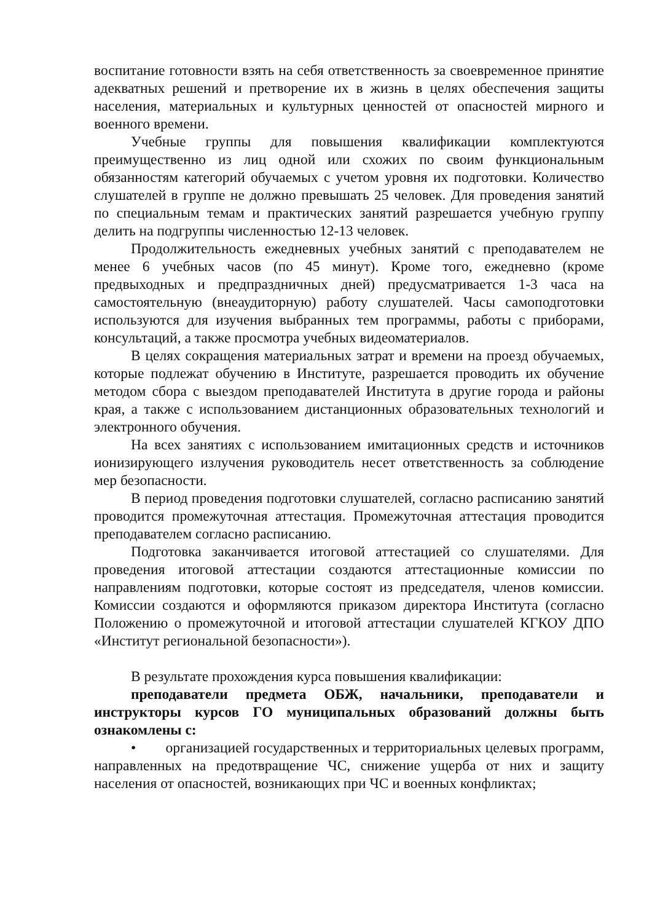воспитание готовности взять на себя ответственность за своевременное принятие адекватных решений и претворение их в жизнь в целях обеспечения защиты населения, материальных и культурных ценностей от опасностей мирного и военного времени.
Учебные группы для повышения квалификации комплектуются преимущественно из лиц одной или схожих по своим функциональным обязанностям категорий обучаемых с учетом уровня их подготовки. Количество слушателей в группе не должно превышать 25 человек. Для проведения занятий по специальным темам и практических занятий разрешается учебную группу делить на подгруппы численностью 12-13 человек.
Продолжительность ежедневных учебных занятий с преподавателем не менее 6 учебных часов (по 45 минут). Кроме того, ежедневно (кроме предвыходных и предпраздничных дней) предусматривается 1-3 часа на самостоятельную (внеаудиторную) работу слушателей. Часы самоподготовки используются для изучения выбранных тем программы, работы с приборами, консультаций, а также просмотра учебных видеоматериалов.
В целях сокращения материальных затрат и времени на проезд обучаемых, которые подлежат обучению в Институте, разрешается проводить их обучение методом сбора с выездом преподавателей Института в другие города и районы края, а также с использованием дистанционных образовательных технологий и электронного обучения.
На всех занятиях с использованием имитационных средств и источников ионизирующего излучения руководитель несет ответственность за соблюдение мер безопасности.
В период проведения подготовки слушателей, согласно расписанию занятий проводится промежуточная аттестация. Промежуточная аттестация проводится преподавателем согласно расписанию.
Подготовка заканчивается итоговой аттестацией со слушателями. Для проведения итоговой аттестации создаются аттестационные комиссии по направлениям подготовки, которые состоят из председателя, членов комиссии. Комиссии создаются и оформляются приказом директора Института (согласно Положению о промежуточной и итоговой аттестации слушателей КГКОУ ДПО «Институт региональной безопасности»).
В результате прохождения курса повышения квалификации:
преподаватели предмета ОБЖ, начальники, преподаватели и инструкторы курсов ГО муниципальных образований должны быть ознакомлены с:
• организацией государственных и территориальных целевых программ, направленных на предотвращение ЧС, снижение ущерба от них и защиту населения от опасностей, возникающих при ЧС и военных конфликтах;